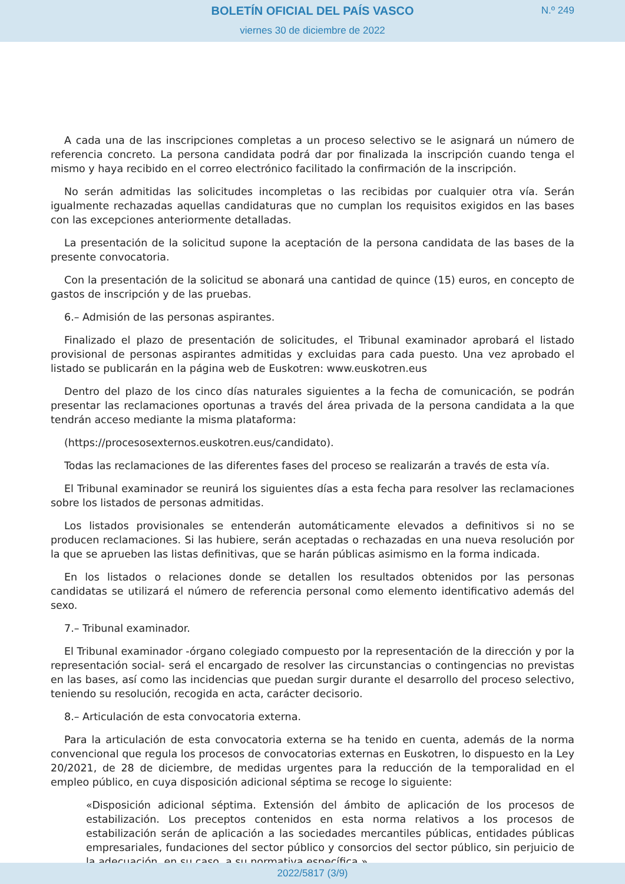BOLETÍN OFICIAL DEL PAÍS VASCO
N.º 249
viernes 30 de diciembre de 2022
A cada una de las inscripciones completas a un proceso selectivo se le asignará un número de referencia concreto. La persona candidata podrá dar por finalizada la inscripción cuando tenga el mismo y haya recibido en el correo electrónico facilitado la confirmación de la inscripción.
No serán admitidas las solicitudes incompletas o las recibidas por cualquier otra vía. Serán igualmente rechazadas aquellas candidaturas que no cumplan los requisitos exigidos en las bases con las excepciones anteriormente detalladas.
La presentación de la solicitud supone la aceptación de la persona candidata de las bases de la presente convocatoria.
Con la presentación de la solicitud se abonará una cantidad de quince (15) euros, en concepto de gastos de inscripción y de las pruebas.
6.– Admisión de las personas aspirantes.
Finalizado el plazo de presentación de solicitudes, el Tribunal examinador aprobará el listado provisional de personas aspirantes admitidas y excluidas para cada puesto. Una vez aprobado el listado se publicarán en la página web de Euskotren: www.euskotren.eus
Dentro del plazo de los cinco días naturales siguientes a la fecha de comunicación, se podrán presentar las reclamaciones oportunas a través del área privada de la persona candidata a la que tendrán acceso mediante la misma plataforma:
(https://procesosexternos.euskotren.eus/candidato).
Todas las reclamaciones de las diferentes fases del proceso se realizarán a través de esta vía.
El Tribunal examinador se reunirá los siguientes días a esta fecha para resolver las reclamaciones sobre los listados de personas admitidas.
Los listados provisionales se entenderán automáticamente elevados a definitivos si no se producen reclamaciones. Si las hubiere, serán aceptadas o rechazadas en una nueva resolución por la que se aprueben las listas definitivas, que se harán públicas asimismo en la forma indicada.
En los listados o relaciones donde se detallen los resultados obtenidos por las personas candidatas se utilizará el número de referencia personal como elemento identificativo además del sexo.
7.– Tribunal examinador.
El Tribunal examinador -órgano colegiado compuesto por la representación de la dirección y por la representación social- será el encargado de resolver las circunstancias o contingencias no previstas en las bases, así como las incidencias que puedan surgir durante el desarrollo del proceso selectivo, teniendo su resolución, recogida en acta, carácter decisorio.
8.– Articulación de esta convocatoria externa.
Para la articulación de esta convocatoria externa se ha tenido en cuenta, además de la norma convencional que regula los procesos de convocatorias externas en Euskotren, lo dispuesto en la Ley 20/2021, de 28 de diciembre, de medidas urgentes para la reducción de la temporalidad en el empleo público, en cuya disposición adicional séptima se recoge lo siguiente:
«Disposición adicional séptima. Extensión del ámbito de aplicación de los procesos de estabilización. Los preceptos contenidos en esta norma relativos a los procesos de estabilización serán de aplicación a las sociedades mercantiles públicas, entidades públicas empresariales, fundaciones del sector público y consorcios del sector público, sin perjuicio de la adecuación, en su caso, a su normativa específica.»
2022/5817 (3/9)